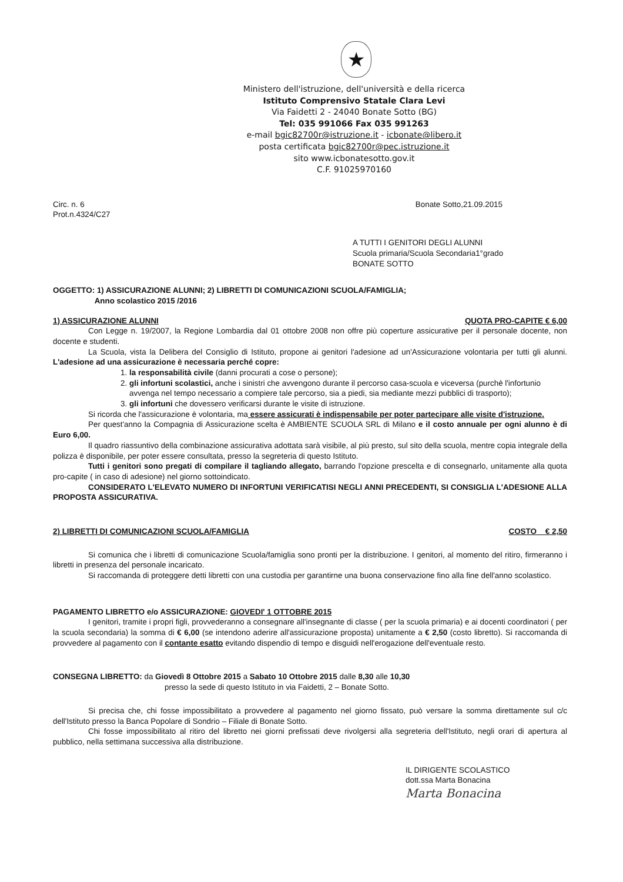★
Ministero dell'istruzione, dell'università e della ricerca
Istituto Comprensivo Statale Clara Levi
Via Faidetti 2 - 24040 Bonate Sotto (BG)
Tel: 035 991066 Fax 035 991263
e-mail bgic82700r@istruzione.it - icbonate@libero.it
posta certificata bgic82700r@pec.istruzione.it
sito www.icbonatesotto.gov.it
C.F. 91025970160
Circ. n. 6
Prot.n.4324/C27
Bonate Sotto,21.09.2015
A TUTTI I GENITORI DEGLI ALUNNI
Scuola primaria/Scuola Secondaria1°grado
BONATE SOTTO
OGGETTO: 1) ASSICURAZIONE ALUNNI; 2) LIBRETTI DI COMUNICAZIONI SCUOLA/FAMIGLIA;
Anno scolastico 2015 /2016
1) ASSICURAZIONE ALUNNI QUOTA PRO-CAPITE € 6,00
Con Legge n. 19/2007, la Regione Lombardia dal 01 ottobre 2008 non offre più coperture assicurative per il personale docente, non docente e studenti.
La Scuola, vista la Delibera del Consiglio di Istituto, propone ai genitori l'adesione ad un'Assicurazione volontaria per tutti gli alunni. L'adesione ad una assicurazione è necessaria perché copre:
1. la responsabilità civile (danni procurati a cose o persone);
2. gli infortuni scolastici, anche i sinistri che avvengono durante il percorso casa-scuola e viceversa (purchè l'infortunio avvenga nel tempo necessario a compiere tale percorso, sia a piedi, sia mediante mezzi pubblici di trasporto);
3. gli infortuni che dovessero verificarsi durante le visite di istruzione.
Si ricorda che l'assicurazione è volontaria, ma essere assicurati è indispensabile per poter partecipare alle visite d'istruzione.
Per quest'anno la Compagnia di Assicurazione scelta è AMBIENTE SCUOLA SRL di Milano e il costo annuale per ogni alunno è di Euro 6,00.
Il quadro riassuntivo della combinazione assicurativa adottata sarà visibile, al più presto, sul sito della scuola, mentre copia integrale della polizza è disponibile, per poter essere consultata, presso la segreteria di questo Istituto.
Tutti i genitori sono pregati di compilare il tagliando allegato, barrando l'opzione prescelta e di consegnarlo, unitamente alla quota pro-capite ( in caso di adesione) nel giorno sottoindicato.
CONSIDERATO L'ELEVATO NUMERO DI INFORTUNI VERIFICATISI NEGLI ANNI PRECEDENTI, SI CONSIGLIA L'ADESIONE ALLA PROPOSTA ASSICURATIVA.
2) LIBRETTI DI COMUNICAZIONI SCUOLA/FAMIGLIA COSTO € 2,50
Si comunica che i libretti di comunicazione Scuola/famiglia sono pronti per la distribuzione. I genitori, al momento del ritiro, firmeranno i libretti in presenza del personale incaricato.
Si raccomanda di proteggere detti libretti con una custodia per garantirne una buona conservazione fino alla fine dell'anno scolastico.
PAGAMENTO LIBRETTO e/o ASSICURAZIONE: GIOVEDI' 1 OTTOBRE 2015
I genitori, tramite i propri figli, provvederanno a consegnare all'insegnante di classe ( per la scuola primaria) e ai docenti coordinatori ( per la scuola secondaria) la somma di € 6,00 (se intendono aderire all'assicurazione proposta) unitamente a € 2,50 (costo libretto). Si raccomanda di provvedere al pagamento con il contante esatto evitando dispendio di tempo e disguidi nell'erogazione dell'eventuale resto.
CONSEGNA LIBRETTO: da Giovedì 8 Ottobre 2015 a Sabato 10 Ottobre 2015 dalle 8,30 alle 10,30
presso la sede di questo Istituto in via Faidetti, 2 – Bonate Sotto.
Si precisa che, chi fosse impossibilitato a provvedere al pagamento nel giorno fissato, può versare la somma direttamente sul c/c dell'Istituto presso la Banca Popolare di Sondrio – Filiale di Bonate Sotto.
Chi fosse impossibilitato al ritiro del libretto nei giorni prefissati deve rivolgersi alla segreteria dell'Istituto, negli orari di apertura al pubblico, nella settimana successiva alla distribuzione.
IL DIRIGENTE SCOLASTICO
dott.ssa Marta Bonacina
Marta Bonacina